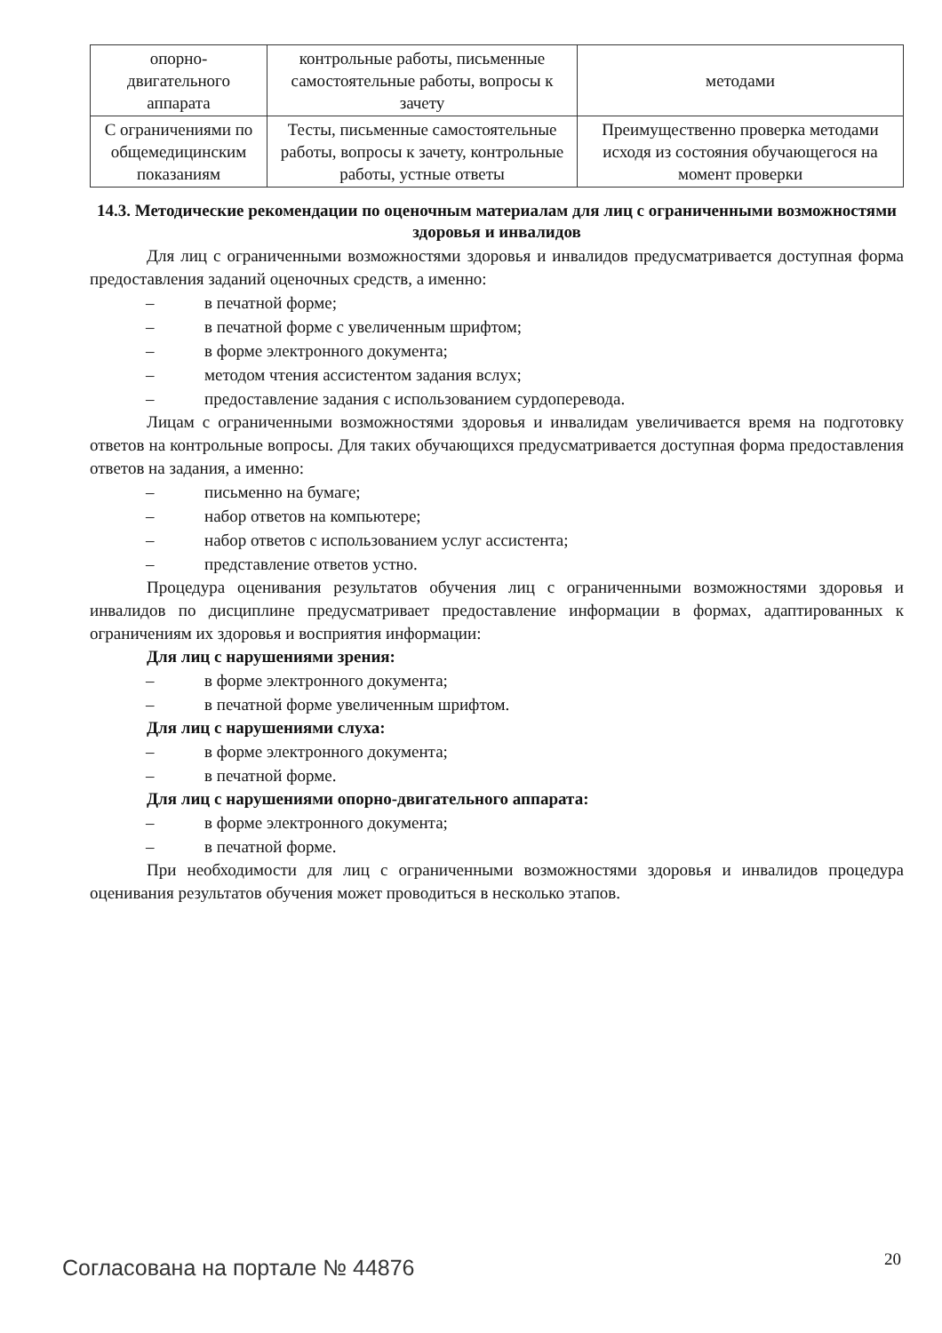| опорно- двигательного аппарата | контрольные работы, письменные самостоятельные работы, вопросы к зачету | методами |
| С ограничениями по общемедицинским показаниям | Тесты, письменные самостоятельные работы, вопросы к зачету, контрольные работы, устные ответы | Преимущественно проверка методами исходя из состояния обучающегося на момент проверки |
14.3. Методические рекомендации по оценочным материалам для лиц с ограниченными возможностями здоровья и инвалидов
Для лиц с ограниченными возможностями здоровья и инвалидов предусматривается доступная форма предоставления заданий оценочных средств, а именно:
– в печатной форме;
– в печатной форме с увеличенным шрифтом;
– в форме электронного документа;
– методом чтения ассистентом задания вслух;
– предоставление задания с использованием сурдоперевода.
Лицам с ограниченными возможностями здоровья и инвалидам увеличивается время на подготовку ответов на контрольные вопросы. Для таких обучающихся предусматривается доступная форма предоставления ответов на задания, а именно:
– письменно на бумаге;
– набор ответов на компьютере;
– набор ответов с использованием услуг ассистента;
– представление ответов устно.
Процедура оценивания результатов обучения лиц с ограниченными возможностями здоровья и инвалидов по дисциплине предусматривает предоставление информации в формах, адаптированных к ограничениям их здоровья и восприятия информации:
Для лиц с нарушениями зрения:
– в форме электронного документа;
– в печатной форме увеличенным шрифтом.
Для лиц с нарушениями слуха:
– в форме электронного документа;
– в печатной форме.
Для лиц с нарушениями опорно-двигательного аппарата:
– в форме электронного документа;
– в печатной форме.
При необходимости для лиц с ограниченными возможностями здоровья и инвалидов процедура оценивания результатов обучения может проводиться в несколько этапов.
Согласована на портале № 44876 20